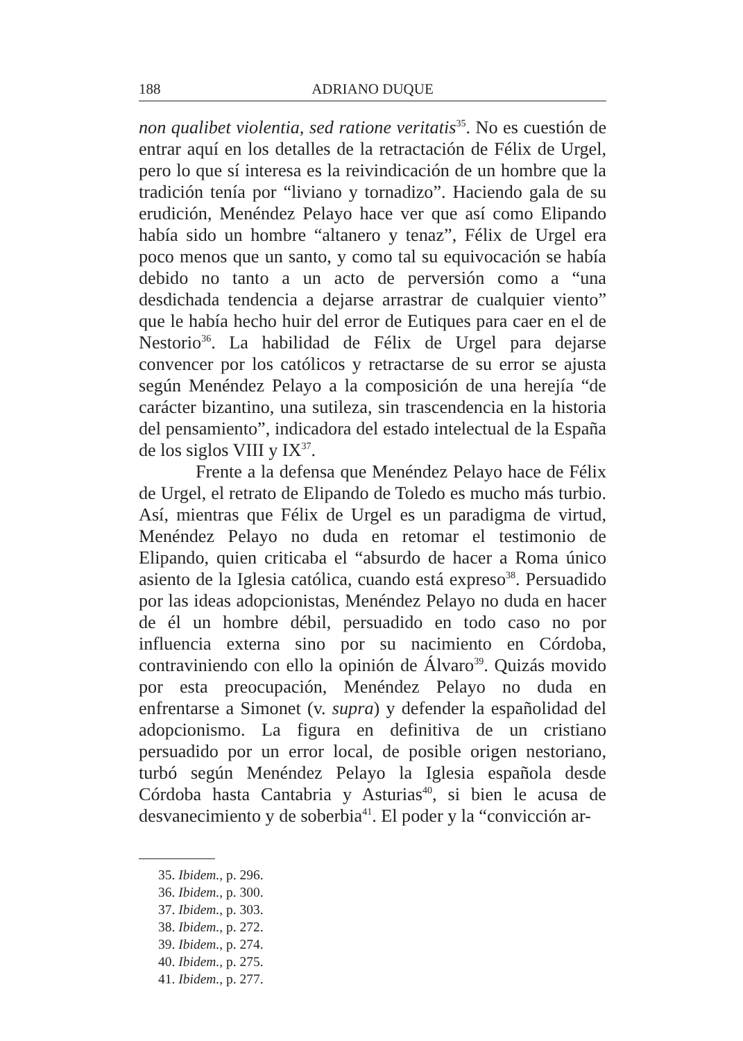188 ADRIANO DUQUE
non qualibet violentia, sed ratione veritatis<sup>35</sup>. No es cuestión de entrar aquí en los detalles de la retractación de Félix de Urgel, pero lo que sí interesa es la reivindicación de un hombre que la tradición tenía por “liviano y tornadizo”. Haciendo gala de su erudición, Menéndez Pelayo hace ver que así como Elipando había sido un hombre “altanero y tenaz”, Félix de Urgel era poco menos que un santo, y como tal su equivocación se había debido no tanto a un acto de perversión como a “una desdichada tendencia a dejarse arrastrar de cualquier viento” que le había hecho huir del error de Eutiques para caer en el de Nestorio<sup>36</sup>. La habilidad de Félix de Urgel para dejarse convencer por los católicos y retractarse de su error se ajusta según Menéndez Pelayo a la composición de una herejía “de carácter bizantino, una sutileza, sin trascendencia en la historia del pensamiento”, indicadora del estado intelectual de la España de los siglos VIII y IX<sup>37</sup>.
Frente a la defensa que Menéndez Pelayo hace de Félix de Urgel, el retrato de Elipando de Toledo es mucho más turbio. Así, mientras que Félix de Urgel es un paradigma de virtud, Menéndez Pelayo no duda en retomar el testimonio de Elipando, quien criticaba el “absurdo de hacer a Roma único asiento de la Iglesia católica, cuando está expreso<sup>38</sup>. Persuadido por las ideas adopcionistas, Menéndez Pelayo no duda en hacer de él un hombre débil, persuadido en todo caso no por influencia externa sino por su nacimiento en Córdoba, contraviniendo con ello la opinión de Álvaro<sup>39</sup>. Quizás movido por esta preocupación, Menéndez Pelayo no duda en enfrentarse a Simonet (v. supra) y defender la españolidad del adopcionismo. La figura en definitiva de un cristiano persuadido por un error local, de posible origen nestoriano, turbó según Menéndez Pelayo la Iglesia española desde Córdoba hasta Cantabria y Asturias<sup>40</sup>, si bien le acusa de desvanecimiento y de soberbia<sup>41</sup>. El poder y la “convicción ar-
35. Ibidem., p. 296.
36. Ibidem., p. 300.
37. Ibidem., p. 303.
38. Ibidem., p. 272.
39. Ibidem., p. 274.
40. Ibidem., p. 275.
41. Ibidem., p. 277.